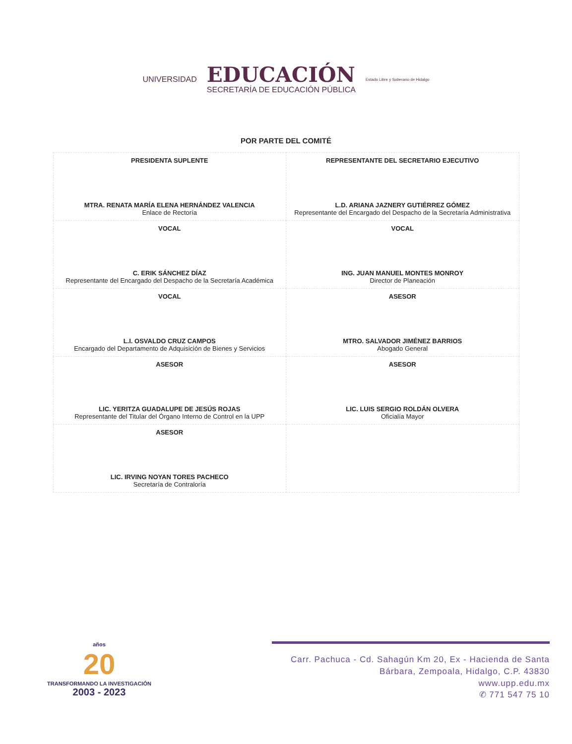UNIVERSIDAD
EDUCACIÓN
SECRETARÍA DE EDUCACIÓN PÚBLICA
Estado Libre y Soberano de Hidalgo
POR PARTE DEL COMITÉ
| PRESIDENTA SUPLENTE MTRA. RENATA MARÍA ELENA HERNÁNDEZ VALENCIA Enlace de Rectoría | REPRESENTANTE DEL SECRETARIO EJECUTIVO L.D. ARIANA JAZNERY GUTIÉRREZ GÓMEZ Representante del Encargado del Despacho de la Secretaría Administrativa |
| VOCAL C. ERIK SÁNCHEZ DÍAZ Representante del Encargado del Despacho de la Secretaría Académica | VOCAL ING. JUAN MANUEL MONTES MONROY Director de Planeación |
| VOCAL L.I. OSVALDO CRUZ CAMPOS Encargado del Departamento de Adquisición de Bienes y Servicios | ASESOR MTRO. SALVADOR JIMÉNEZ BARRIOS Abogado General |
| ASESOR LIC. YERITZA GUADALUPE DE JESÚS ROJAS Representante del Titular del Órgano Interno de Control en la UPP | ASESOR LIC. LUIS SERGIO ROLDÁN OLVERA Oficialía Mayor |
| ASESOR LIC. IRVING NOYAN TORES PACHECO Secretaría de Contraloría | |
años
20
TRANSFORMANDO LA INVESTIGACIÓN
2003 - 2023
Carr. Pachuca - Cd. Sahagún Km 20, Ex - Hacienda de Santa Bárbara, Zempoala, Hidalgo, C.P. 43830
www.upp.edu.mx
✆ 771 547 75 10